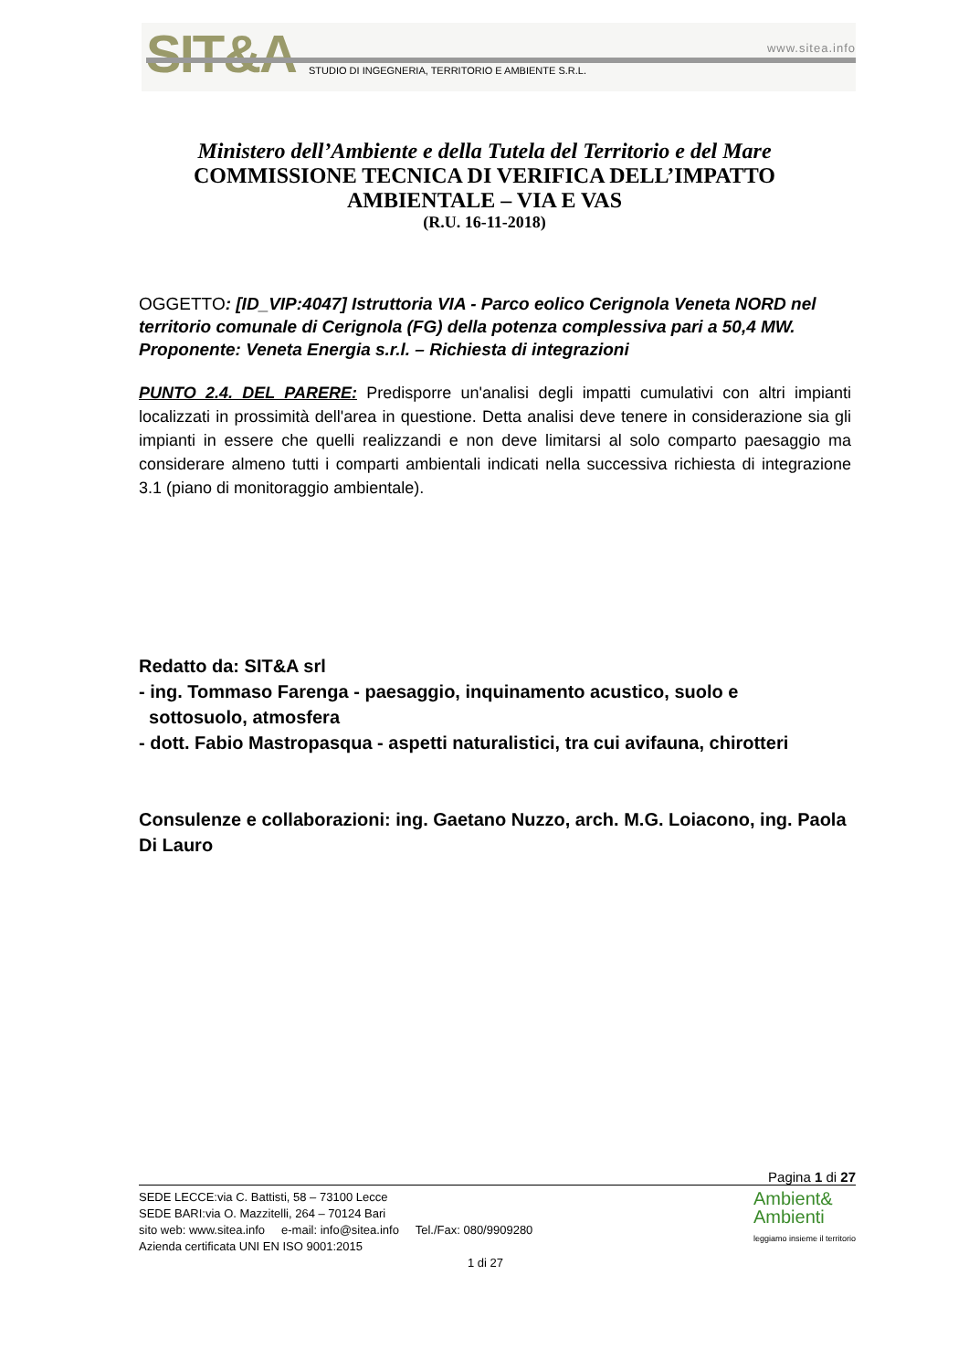SIT&A www.sitea.info
STUDIO DI INGEGNERIA, TERRITORIO E AMBIENTE S.R.L.
Ministero dell’Ambiente e della Tutela del Territorio e del Mare
COMMISSIONE TECNICA DI VERIFICA DELL’IMPATTO
AMBIENTALE – VIA E VAS
(R.U. 16-11-2018)
OGGETTO: [ID_VIP:4047] Istruttoria VIA - Parco eolico Cerignola Veneta NORD nel territorio comunale di Cerignola (FG) della potenza complessiva pari a 50,4 MW. Proponente: Veneta Energia s.r.l. – Richiesta di integrazioni
PUNTO 2.4. DEL PARERE: Predisporre un'analisi degli impatti cumulativi con altri impianti localizzati in prossimità dell'area in questione. Detta analisi deve tenere in considerazione sia gli impianti in essere che quelli realizzandi e non deve limitarsi al solo comparto paesaggio ma considerare almeno tutti i comparti ambientali indicati nella successiva richiesta di integrazione 3.1 (piano di monitoraggio ambientale).
Redatto da: SIT&A srl
- ing. Tommaso Farenga - paesaggio, inquinamento acustico, suolo e
sottosuolo, atmosfera
- dott. Fabio Mastropasqua - aspetti naturalistici, tra cui avifauna, chirotteri
Consulenze e collaborazioni: ing. Gaetano Nuzzo, arch. M.G. Loiacono, ing. Paola Di Lauro
Pagina 1 di 27
SEDE LECCE:via C. Battisti, 58 – 73100 Lecce
SEDE BARI:via O. Mazzitelli, 264 – 70124 Bari
sito web: www.sitea.info e-mail: info@sitea.info Tel./Fax: 080/9909280
Azienda certificata UNI EN ISO 9001:2015
1 di 27
Ambient&
Ambienti
leggiamo insieme il territorio